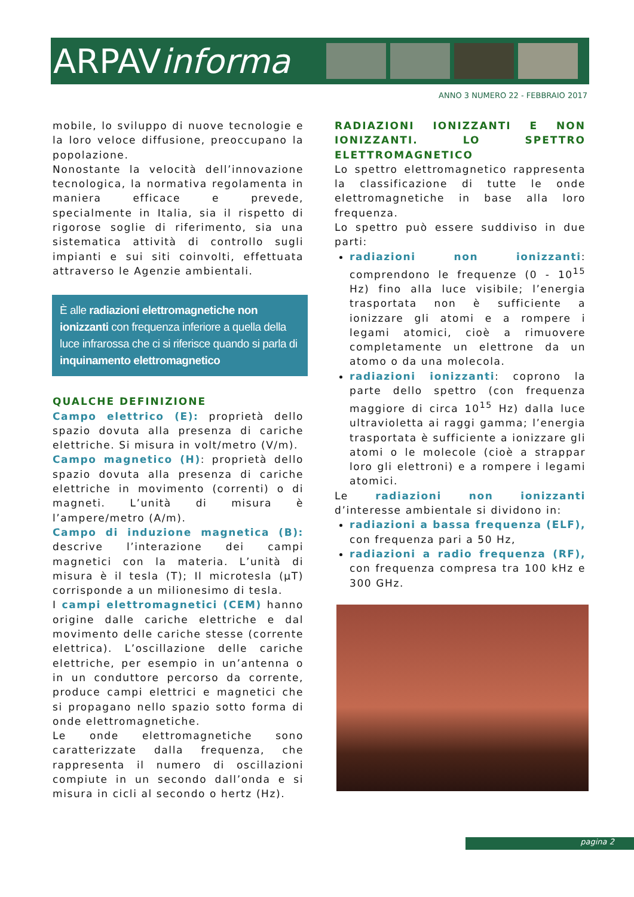ARPAVinforma
ANNO 3 NUMERO 22 - FEBBRAIO 2017
mobile, lo sviluppo di nuove tecnologie e la loro veloce diffusione, preoccupano la popolazione.
Nonostante la velocità dell’innovazione tecnologica, la normativa regolamenta in maniera efficace e prevede, specialmente in Italia, sia il rispetto di rigorose soglie di riferimento, sia una sistematica attività di controllo sugli impianti e sui siti coinvolti, effettuata attraverso le Agenzie ambientali.
È alle radiazioni elettromagnetiche non ionizzanti con frequenza inferiore a quella della luce infrarossa che ci si riferisce quando si parla di inquinamento elettromagnetico
QUALCHE DEFINIZIONE
Campo elettrico (E): proprietà dello spazio dovuta alla presenza di cariche elettriche. Si misura in volt/metro (V/m).
Campo magnetico (H): proprietà dello spazio dovuta alla presenza di cariche elettriche in movimento (correnti) o di magneti. L’unità di misura è l’ampere/metro (A/m).
Campo di induzione magnetica (B): descrive l’interazione dei campi magnetici con la materia. L’unità di misura è il tesla (T); Il microtesla (µT) corrisponde a un milionesimo di tesla.
I campi elettromagnetici (CEM) hanno origine dalle cariche elettriche e dal movimento delle cariche stesse (corrente elettrica). L’oscillazione delle cariche elettriche, per esempio in un’antenna o in un conduttore percorso da corrente, produce campi elettrici e magnetici che si propagano nello spazio sotto forma di onde elettromagnetiche.
Le onde elettromagnetiche sono caratterizzate dalla frequenza, che rappresenta il numero di oscillazioni compiute in un secondo dall’onda e si misura in cicli al secondo o hertz (Hz).
RADIAZIONI IONIZZANTI E NON IONIZZANTI. LO SPETTRO ELETTROMAGNETICO
Lo spettro elettromagnetico rappresenta la classificazione di tutte le onde elettromagnetiche in base alla loro frequenza.
Lo spettro può essere suddiviso in due parti:
radiazioni non ionizzanti: comprendono le frequenze (0 - 10<sup>15</sup> Hz) fino alla luce visibile; l’energia trasportata non è sufficiente a ionizzare gli atomi e a rompere i legami atomici, cioè a rimuovere completamente un elettrone da un atomo o da una molecola.
radiazioni ionizzanti: coprono la parte dello spettro (con frequenza maggiore di circa 10<sup>15</sup> Hz) dalla luce ultravioletta ai raggi gamma; l’energia trasportata è sufficiente a ionizzare gli atomi o le molecole (cioè a strappar loro gli elettroni) e a rompere i legami atomici.
Le radiazioni non ionizzanti d’interesse ambientale si dividono in:
radiazioni a bassa frequenza (ELF), con frequenza pari a 50 Hz,
radiazioni a radio frequenza (RF), con frequenza compresa tra 100 kHz e 300 GHz.
pagina 2